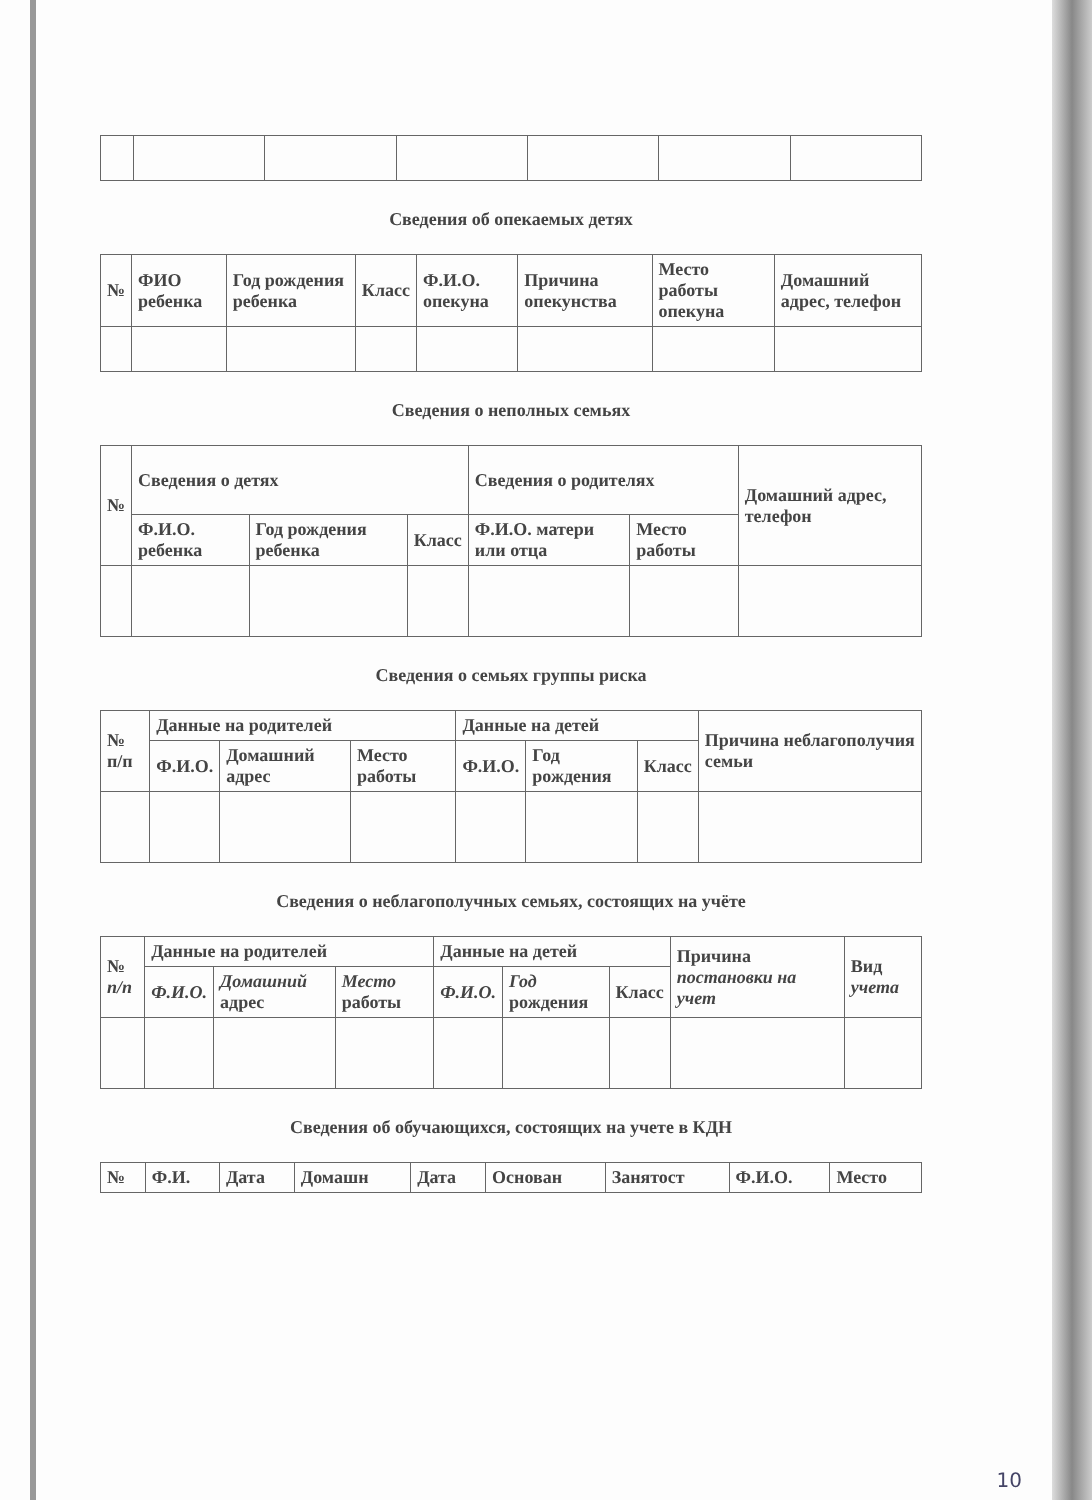Сведения об опекаемых детях
| № | ФИО ребенка | Год рождения ребенка | Класс | Ф.И.О. опекуна | Причина опекунства | Место работы опекуна | Домашний адрес, телефон |
| --- | --- | --- | --- | --- | --- | --- | --- |
Сведения о неполных семьях
| № | Сведения о детях | | | Сведения о родителях | | Домашний адрес, телефон |
| --- | --- | --- | --- | --- | --- | --- |
| | Ф.И.О. ребенка | Год рождения ребенка | Класс | Ф.И.О. матери или отца | Место работы | |
Сведения о семьях группы риска
| № п/п | Данные на родителей | | | Данные на детей | | | Причина неблагополучия семьи |
| --- | --- | --- | --- | --- | --- | --- | --- |
| | Ф.И.О. | Домашний адрес | Место работы | Ф.И.О. | Год рождения | Класс | |
Сведения о неблагополучных семьях, состоящих на учёте
| № п/п | Данные на родителей | | | Данные на детей | | | Причина постановки на учет | Вид учета |
| --- | --- | --- | --- | --- | --- | --- | --- | --- |
| | Ф.И.О. | Домашний адрес | Место работы | Ф.И.О. | Год рождения | Класс | | |
Сведения об обучающихся, состоящих на учете в КДН
| № | Ф.И. | Дата | Домашн | Дата | Основан | Занятост | Ф.И.О. | Место |
| --- | --- | --- | --- | --- | --- | --- | --- | --- |
10